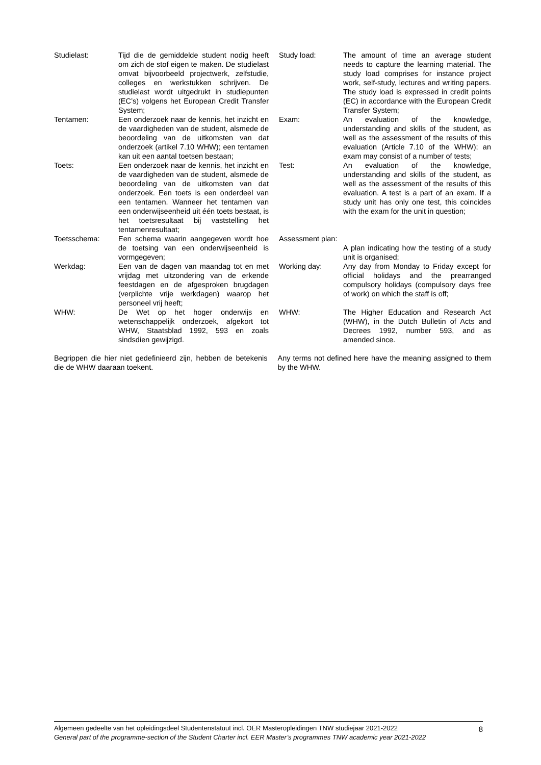| Studielast: | Tijd die de gemiddelde student nodig heeft om zich de stof eigen te maken. De studielast omvat bijvoorbeeld projectwerk, zelfstudie, colleges en werkstukken schrijven. De studielast wordt uitgedrukt in studiepunten (EC’s) volgens het European Credit Transfer System; | Study load: | The amount of time an average student needs to capture the learning material. The study load comprises for instance project work, self-study, lectures and writing papers. The study load is expressed in credit points (EC) in accordance with the European Credit Transfer System; |
| Tentamen: | Een onderzoek naar de kennis, het inzicht en de vaardigheden van de student, alsmede de beoordeling van de uitkomsten van dat onderzoek (artikel 7.10 WHW); een tentamen kan uit een aantal toetsen bestaan; | Exam: | An evaluation of the knowledge, understanding and skills of the student, as well as the assessment of the results of this evaluation (Article 7.10 of the WHW); an exam may consist of a number of tests; |
| Toets: | Een onderzoek naar de kennis, het inzicht en de vaardigheden van de student, alsmede de beoordeling van de uitkomsten van dat onderzoek. Een toets is een onderdeel van een tentamen. Wanneer het tentamen van een onderwijseenheid uit één toets bestaat, is het toetsresultaat bij vaststelling het tentamenresultaat; | Test: | An evaluation of the knowledge, understanding and skills of the student, as well as the assessment of the results of this evaluation. A test is a part of an exam. If a study unit has only one test, this coincides with the exam for the unit in question; |
| Toetsschema: | Een schema waarin aangegeven wordt hoe de toetsing van een onderwijseenheid is vormgegeven; | Assessment plan: A plan indicating how the testing of a study unit is organised; | |
| Werkdag: | Een van de dagen van maandag tot en met vrijdag met uitzondering van de erkende feestdagen en de afgesproken brugdagen (verplichte vrije werkdagen) waarop het personeel vrij heeft; | Working day: | Any day from Monday to Friday except for official holidays and the prearranged compulsory holidays (compulsory days free of work) on which the staff is off; |
| WHW: | De Wet op het hoger onderwijs en wetenschappelijk onderzoek, afgekort tot WHW, Staatsblad 1992, 593 en zoals sindsdien gewijzigd. | WHW: | The Higher Education and Research Act (WHW), in the Dutch Bulletin of Acts and Decrees 1992, number 593, and as amended since. |
Begrippen die hier niet gedefinieerd zijn, hebben de betekenis die de WHW daaraan toekent.
Any terms not defined here have the meaning assigned to them by the WHW.
Algemeen gedeelte van het opleidingsdeel Studentenstatuut incl. OER Masteropleidingen TNW studiejaar 2021-2022
General part of the programme-section of the Student Charter incl. EER Master’s programmes TNW academic year 2021-2022
8